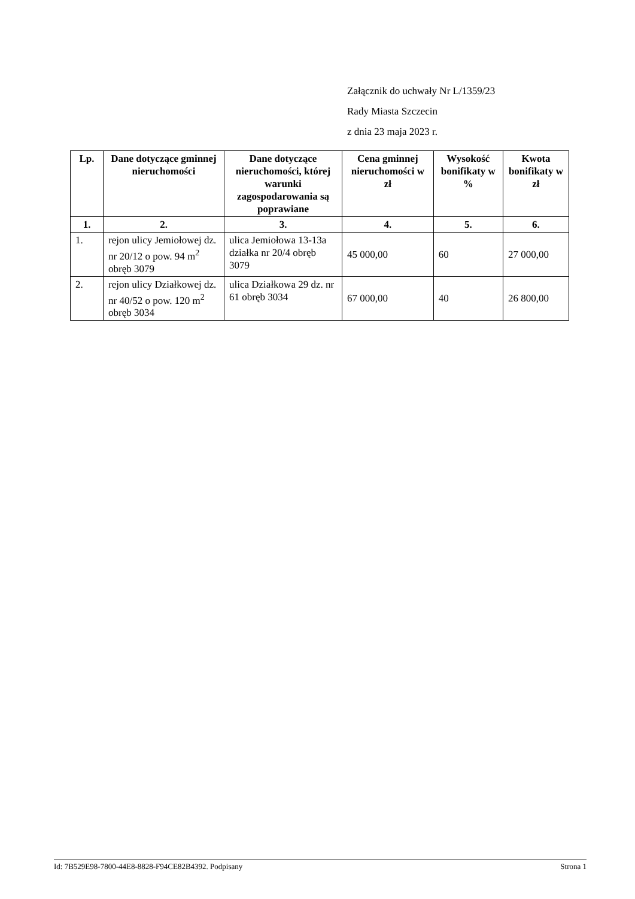Załącznik do uchwały Nr L/1359/23
Rady Miasta Szczecin
z dnia 23 maja 2023 r.
| Lp. | Dane dotyczące gminnej nieruchomości | Dane dotyczące nieruchomości, której warunki zagospodarowania są poprawiane | Cena gminnej nieruchomości w zł | Wysokość bonifikaty w % | Kwota bonifikaty w zł |
| --- | --- | --- | --- | --- | --- |
| 1. | 2. | 3. | 4. | 5. | 6. |
| 1. | rejon ulicy Jemiołowej dz. nr 20/12 o pow. 94 m<sup>2</sup> obręb 3079 | ulica Jemiołowa 13-13a działka nr 20/4 obręb 3079 | 45 000,00 | 60 | 27 000,00 |
| 2. | rejon ulicy Działkowej dz. nr 40/52 o pow. 120 m<sup>2</sup> obręb 3034 | ulica Działkowa 29 dz. nr 61 obręb 3034 | 67 000,00 | 40 | 26 800,00 |
Id: 7B529E98-7800-44E8-8828-F94CE82B4392. Podpisany Strona 1